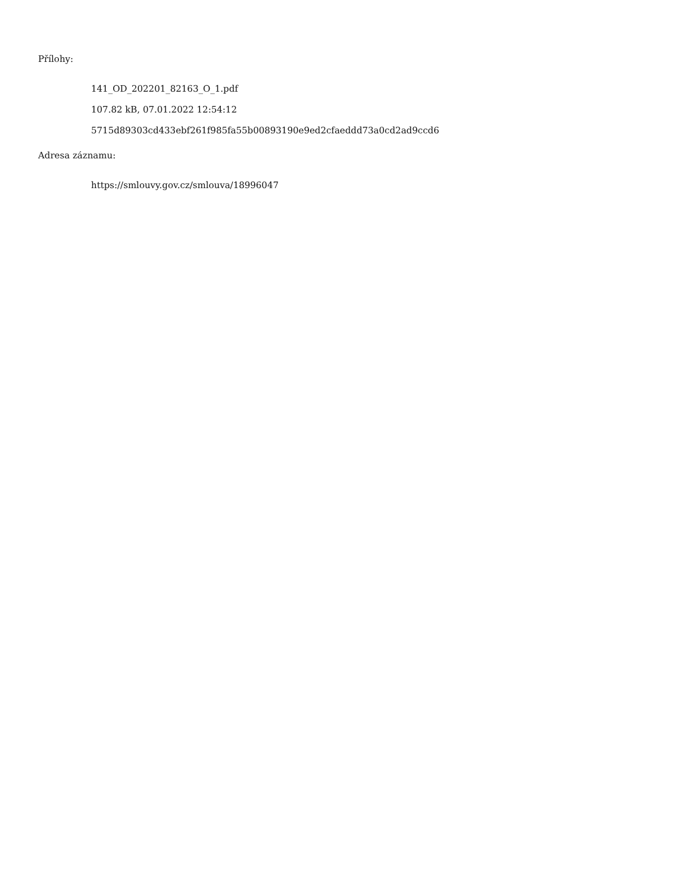Přílohy:
141_OD_202201_82163_O_1.pdf
107.82 kB, 07.01.2022 12:54:12
5715d89303cd433ebf261f985fa55b00893190e9ed2cfaeddd73a0cd2ad9ccd6
Adresa záznamu:
https://smlouvy.gov.cz/smlouva/18996047